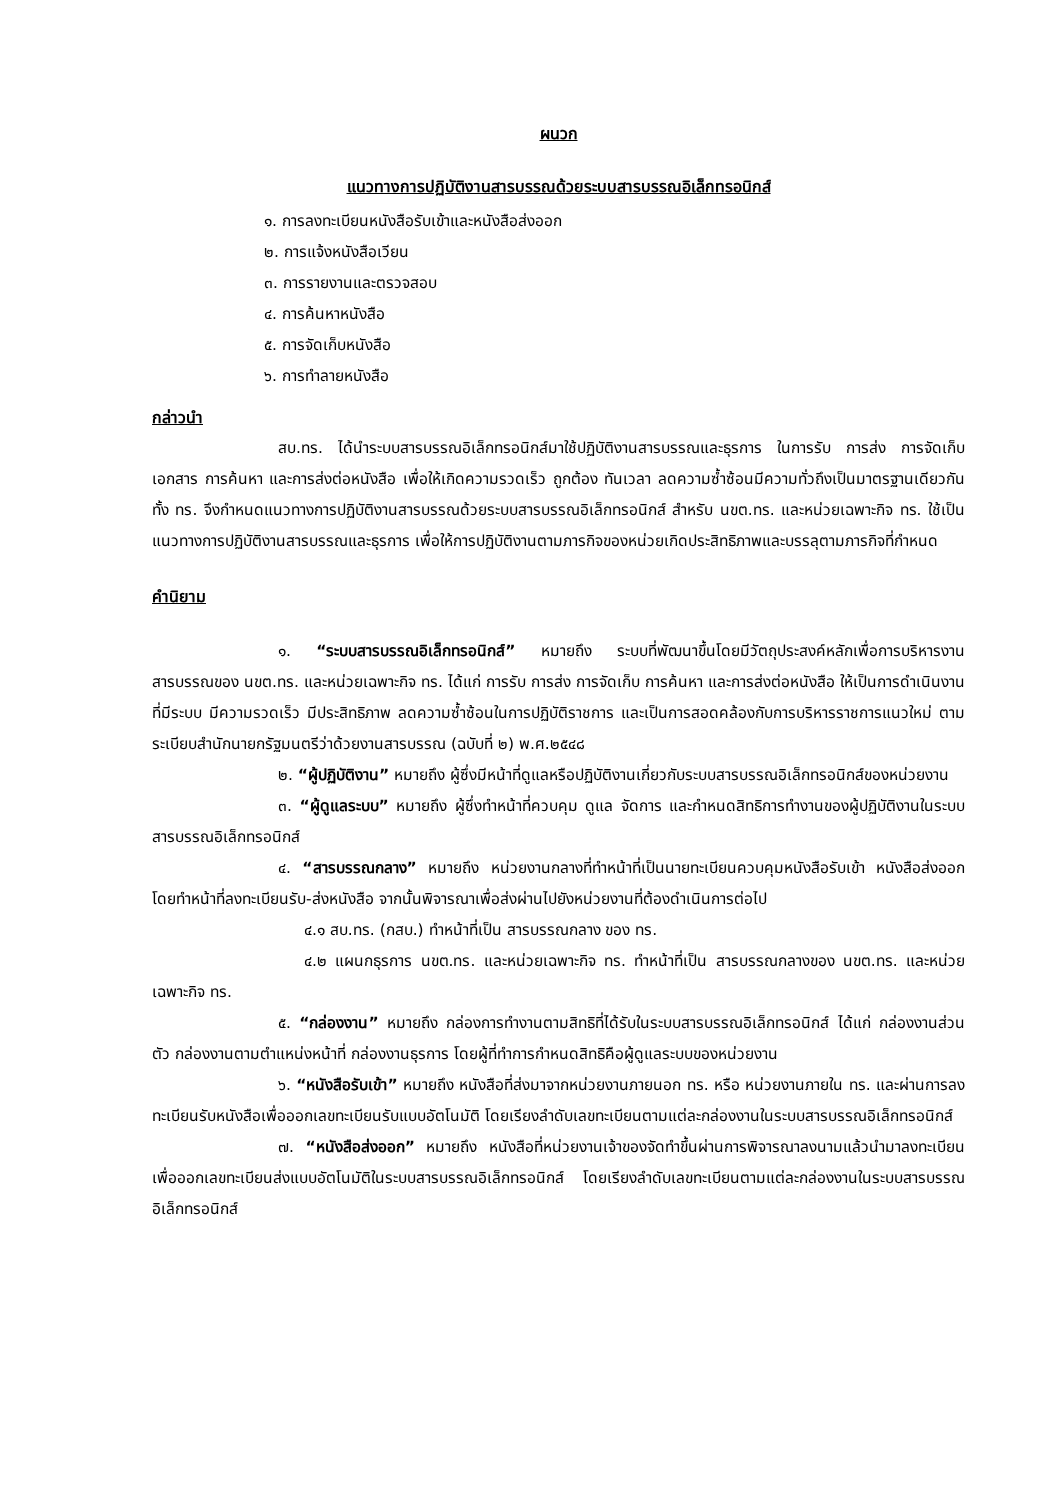ผนวก
แนวทางการปฏิบัติงานสารบรรณด้วยระบบสารบรรณอิเล็กทรอนิกส์
๑. การลงทะเบียนหนังสือรับเข้าและหนังสือส่งออก
๒. การแจ้งหนังสือเวียน
๓. การรายงานและตรวจสอบ
๔. การค้นหาหนังสือ
๕. การจัดเก็บหนังสือ
๖. การทำลายหนังสือ
กล่าวนำ
สบ.ทร. ได้นำระบบสารบรรณอิเล็กทรอนิกส์มาใช้ปฏิบัติงานสารบรรณและธุรการ ในการรับ การส่ง การจัดเก็บเอกสาร การค้นหา และการส่งต่อหนังสือ เพื่อให้เกิดความรวดเร็ว ถูกต้อง ทันเวลา ลดความซ้ำซ้อนมีความทั่วถึงเป็นมาตรฐานเดียวกันทั้ง ทร. จึงกำหนดแนวทางการปฏิบัติงานสารบรรณด้วยระบบสารบรรณอิเล็กทรอนิกส์ สำหรับ นขต.ทร. และหน่วยเฉพาะกิจ ทร. ใช้เป็นแนวทางการปฏิบัติงานสารบรรณและธุรการ เพื่อให้การปฏิบัติงานตามภารกิจของหน่วยเกิดประสิทธิภาพและบรรลุตามภารกิจที่กำหนด
คำนิยาม
๑. “ระบบสารบรรณอิเล็กทรอนิกส์” หมายถึง ระบบที่พัฒนาขึ้นโดยมีวัตถุประสงค์หลักเพื่อการบริหารงานสารบรรณของ นขต.ทร. และหน่วยเฉพาะกิจ ทร. ได้แก่ การรับ การส่ง การจัดเก็บ การค้นหา และการส่งต่อหนังสือ ให้เป็นการดำเนินงานที่มีระบบ มีความรวดเร็ว มีประสิทธิภาพ ลดความซ้ำซ้อนในการปฏิบัติราชการ และเป็นการสอดคล้องกับการบริหารราชการแนวใหม่ ตามระเบียบสำนักนายกรัฐมนตรีว่าด้วยงานสารบรรณ (ฉบับที่ ๒) พ.ศ.๒๕๔๘
๒. “ผู้ปฏิบัติงาน” หมายถึง ผู้ซึ่งมีหน้าที่ดูแลหรือปฏิบัติงานเกี่ยวกับระบบสารบรรณอิเล็กทรอนิกส์ของหน่วยงาน
๓. “ผู้ดูแลระบบ” หมายถึง ผู้ซึ่งทำหน้าที่ควบคุม ดูแล จัดการ และกำหนดสิทธิการทำงานของผู้ปฏิบัติงานในระบบสารบรรณอิเล็กทรอนิกส์
๔. “สารบรรณกลาง” หมายถึง หน่วยงานกลางที่ทำหน้าที่เป็นนายทะเบียนควบคุมหนังสือรับเข้า หนังสือส่งออก โดยทำหน้าที่ลงทะเบียนรับ-ส่งหนังสือ จากนั้นพิจารณาเพื่อส่งผ่านไปยังหน่วยงานที่ต้องดำเนินการต่อไป
๔.๑ สบ.ทร. (กสบ.) ทำหน้าที่เป็น สารบรรณกลาง ของ ทร.
๔.๒ แผนกธุรการ นขต.ทร. และหน่วยเฉพาะกิจ ทร. ทำหน้าที่เป็น สารบรรณกลางของ นขต.ทร. และหน่วยเฉพาะกิจ ทร.
๕. “กล่องงาน” หมายถึง กล่องการทำงานตามสิทธิที่ได้รับในระบบสารบรรณอิเล็กทรอนิกส์ ได้แก่ กล่องงานส่วนตัว กล่องงานตามตำแหน่งหน้าที่ กล่องงานธุรการ โดยผู้ที่ทำการกำหนดสิทธิคือผู้ดูแลระบบของหน่วยงาน
๖. “หนังสือรับเข้า” หมายถึง หนังสือที่ส่งมาจากหน่วยงานภายนอก ทร. หรือ หน่วยงานภายใน ทร. และผ่านการลงทะเบียนรับหนังสือเพื่อออกเลขทะเบียนรับแบบอัตโนมัติ โดยเรียงลำดับเลขทะเบียนตามแต่ละกล่องงานในระบบสารบรรณอิเล็กทรอนิกส์
๗. “หนังสือส่งออก” หมายถึง หนังสือที่หน่วยงานเจ้าของจัดทำขึ้นผ่านการพิจารณาลงนามแล้วนำมาลงทะเบียนเพื่อออกเลขทะเบียนส่งแบบอัตโนมัติในระบบสารบรรณอิเล็กทรอนิกส์ โดยเรียงลำดับเลขทะเบียนตามแต่ละกล่องงานในระบบสารบรรณอิเล็กทรอนิกส์